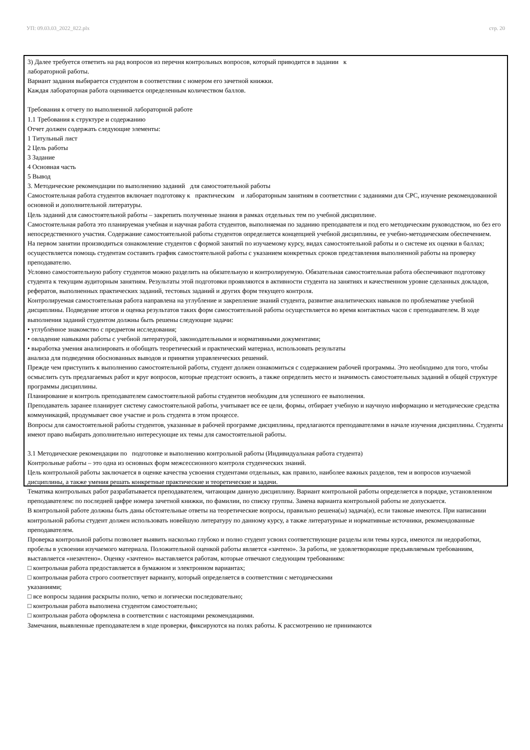УП: 09.03.03_2022_822.plx стр. 20
3) Далее требуется ответить на ряд вопросов из перечня контрольных вопросов, который приводится в задании к
лабораторной работы.
Вариант задания выбирается студентом в соответствии с номером его зачетной книжки.
Каждая лабораторная работа оценивается определенным количеством баллов.
Требования к отчету по выполненной лабораторной работе
1.1 Требования к структуре и содержанию
Отчет должен содержать следующие элементы:
1 Титульный лист
2 Цель работы
3 Задание
4 Основная часть
5 Вывод
3. Методические рекомендации по выполнению заданий для самостоятельной работы
Самостоятельная работа студентов включает подготовку к практическим и лабораторным занятиям в соответствии с заданиями для СРС, изучение рекомендованной основной и дополнительной литературы.
Цель заданий для самостоятельной работы – закрепить полученные знания в рамках отдельных тем по учебной дисциплине.
Самостоятельная работа это планируемая учебная и научная работа студентов, выполняемая по заданию преподавателя и под его методическим руководством, но без его непосредственного участия. Содержание самостоятельной работы студентов определяется концепцией учебной дисциплины, ее учебно-методическим обеспечением.
На первом занятии производиться ознакомление студентов с формой занятий по изучаемому курсу, видах самостоятельной работы и о системе их оценки в баллах; осуществляется помощь студентам составить график самостоятельной работы с указанием конкретных сроков представления выполненной работы на проверку преподавателю.
Условно самостоятельную работу студентов можно разделить на обязательную и контролируемую. Обязательная самостоятельная работа обеспечивают подготовку студента к текущим аудиторным занятиям. Результаты этой подготовки проявляются в активности студента на занятиях и качественном уровне сделанных докладов, рефератов, выполненных практических заданий, тестовых заданий и других форм текущего контроля.
Контролируемая самостоятельная работа направлена на углубление и закрепление знаний студента, развитие аналитических навыков по проблематике учебной дисциплины. Подведение итогов и оценка результатов таких форм самостоятельной работы осуществляется во время контактных часов с преподавателем. В ходе выполнения заданий студентом должны быть решены следующие задачи:
• углублённое знакомство с предметом исследования;
• овладение навыками работы с учебной литературой, законодательными и нормативными документами;
• выработка умения анализировать и обобщать теоретический и практический материал, использовать результаты
анализа для подведения обоснованных выводов и принятия управленческих решений.
Прежде чем приступить к выполнению самостоятельной работы, студент должен ознакомиться с содержанием рабочей программы. Это необходимо для того, чтобы осмыслить суть предлагаемых работ и круг вопросов, которые предстоит освоить, а также определить место и значимость самостоятельных заданий в общей структуре программы дисциплины.
Планирование и контроль преподавателем самостоятельной работы студентов необходим для успешного ее выполнения.
Преподаватель заранее планирует систему самостоятельной работы, учитывает все ее цели, формы, отбирает учебную и научную информацию и методические средства коммуникаций, продумывает свое участие и роль студента в этом процессе.
Вопросы для самостоятельной работы студентов, указанные в рабочей программе дисциплины, предлагаются преподавателями в начале изучения дисциплины. Студенты имеют право выбирать дополнительно интересующие их темы для самостоятельной работы.
3.1 Методические рекомендации по подготовке и выполнению контрольной работы (Индивидуальная работа студента)
Контрольные работы – это одна из основных форм межсессионного контроля студенческих знаний.
Цель контрольной работы заключается в оценке качества усвоения студентами отдельных, как правило, наиболее важных разделов, тем и вопросов изучаемой дисциплины, а также умения решать конкретные практические и теоретические и задачи.
Тематика контрольных работ разрабатывается преподавателем, читающим данную дисциплину. Вариант контрольной работы определяется в порядке, установленном преподавателем: по последней цифре номера зачетной книжки, по фамилии, по списку группы. Замена варианта контрольной работы не допускается.
В контрольной работе должны быть даны обстоятельные ответы на теоретические вопросы, правильно решена(ы) задача(и), если таковые имеются. При написании контрольной работы студент должен использовать новейшую литературу по данному курсу, а также литературные и нормативные источники, рекомендованные преподавателем.
Проверка контрольной работы позволяет выявить насколько глубоко и полно студент усвоил соответствующие разделы или темы курса, имеются ли недоработки, пробелы в усвоении изучаемого материала. Положительной оценкой работы является «зачтено». За работы, не удовлетворяющие предъявляемым требованиям, выставляется «незачтено». Оценку «зачтено» выставляется работам, которые отвечают следующим требованиям:
□ контрольная работа предоставляется в бумажном и электронном вариантах;
□ контрольная работа строго соответствует варианту, который определяется в соответствии с методическими
указаниями;
□ все вопросы задания раскрыты полно, четко и логически последовательно;
□ контрольная работа выполнена студентом самостоятельно;
□ контрольная работа оформлена в соответствии с настоящими рекомендациями.
Замечания, выявленные преподавателем в ходе проверки, фиксируются на полях работы. К рассмотрению не принимаются